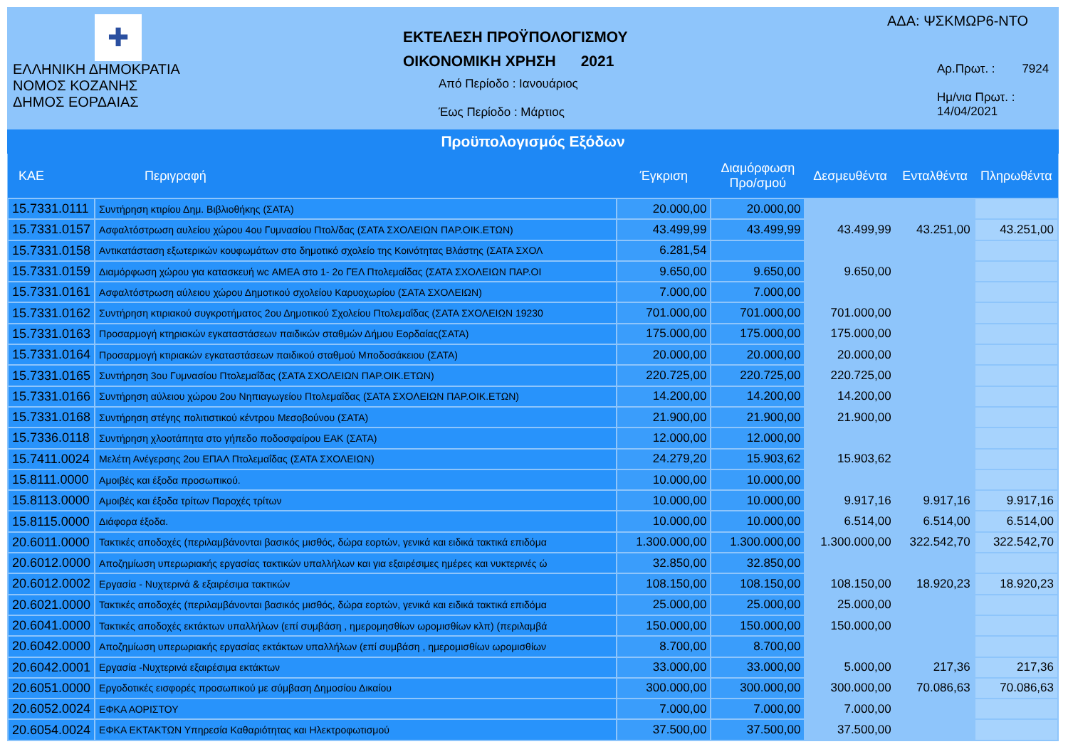✚
ΕΛΛΗΝΙΚΗ ΔΗΜΟΚΡΑΤΙΑ
ΝΟΜΟΣ ΚΟΖΑΝΗΣ
ΔΗΜΟΣ ΕΟΡΔΑΙΑΣ
ΕΚΤΕΛΕΣΗ ΠΡΟΫΠΟΛΟΓΙΣΜΟΥ
ΟΙΚΟΝΟΜΙΚΗ ΧΡΗΣΗ 2021
Από Περίοδο : Ιανουάριος
Έως Περίοδο : Μάρτιος
ΑΔΑ: ΨΣΚΜΩΡ6-ΝΤΟ
Αρ.Πρωτ. : 7924
Ημ/νια Πρωτ. : 14/04/2021
Προϋπολογισμός Εξόδων
| ΚΑΕ | Περιγραφή | Έγκριση | Διαμόρφωση Προ/σμού | Δεσμευθέντα | Ενταλθέντα | Πληρωθέντα |
| --- | --- | --- | --- | --- | --- | --- |
| 15.7331.0111 | Συντήρηση κτιρίου Δημ. Βιβλιοθήκης (ΣΑΤΑ) | 20.000,00 | 20.000,00 | | | |
| 15.7331.0157 | Ασφαλτόστρωση αυλείου χώρου 4ου Γυμνασίου Πτολ/δας (ΣΑΤΑ ΣΧΟΛΕΙΩΝ ΠΑΡ.ΟΙΚ.ΕΤΩΝ) | 43.499,99 | 43.499,99 | 43.499,99 | 43.251,00 | 43.251,00 |
| 15.7331.0158 | Αντικατάσταση εξωτερικών κουφωμάτων στο δημοτικό σχολείο της Κοινότητας Βλάστης (ΣΑΤΑ ΣΧΟΛ | 6.281,54 | | | | |
| 15.7331.0159 | Διαμόρφωση χώρου για κατασκευή wc ΑΜΕΑ στο 1- 2ο ΓΕΛ Πτολεμαΐδας (ΣΑΤΑ ΣΧΟΛΕΙΩΝ ΠΑΡ.ΟΙ | 9.650,00 | 9.650,00 | 9.650,00 | | |
| 15.7331.0161 | Ασφαλτόστρωση αύλειου χώρου Δημοτικού σχολείου Καρυοχωρίου (ΣΑΤΑ ΣΧΟΛΕΙΩΝ) | 7.000,00 | 7.000,00 | | | |
| 15.7331.0162 | Συντήρηση κτιριακού συγκροτήματος 2ου Δημοτικού Σχολείου Πτολεμαΐδας (ΣΑΤΑ ΣΧΟΛΕΙΩΝ 19230 | 701.000,00 | 701.000,00 | 701.000,00 | | |
| 15.7331.0163 | Προσαρμογή κτηριακών εγκαταστάσεων παιδικών σταθμών Δήμου Εορδαίας(ΣΑΤΑ) | 175.000,00 | 175.000,00 | 175.000,00 | | |
| 15.7331.0164 | Προσαρμογή κτιριακών εγκαταστάσεων παιδικού σταθμού Μποδοσάκειου (ΣΑΤΑ) | 20.000,00 | 20.000,00 | 20.000,00 | | |
| 15.7331.0165 | Συντήρηση 3ου Γυμνασίου Πτολεμαΐδας (ΣΑΤΑ ΣΧΟΛΕΙΩΝ ΠΑΡ.ΟΙΚ.ΕΤΩΝ) | 220.725,00 | 220.725,00 | 220.725,00 | | |
| 15.7331.0166 | Συντήρηση αύλειου χώρου 2ου Νηπιαγωγείου Πτολεμαΐδας (ΣΑΤΑ ΣΧΟΛΕΙΩΝ ΠΑΡ.ΟΙΚ.ΕΤΩΝ) | 14.200,00 | 14.200,00 | 14.200,00 | | |
| 15.7331.0168 | Συντήρηση στέγης πολιτιστικού κέντρου Μεσοβούνου (ΣΑΤΑ) | 21.900,00 | 21.900,00 | 21.900,00 | | |
| 15.7336.0118 | Συντήρηση χλοοτάπητα στο γήπεδο ποδοσφαίρου ΕΑΚ (ΣΑΤΑ) | 12.000,00 | 12.000,00 | | | |
| 15.7411.0024 | Μελέτη Ανέγερσης 2ου ΕΠΑΛ Πτολεμαΐδας (ΣΑΤΑ ΣΧΟΛΕΙΩΝ) | 24.279,20 | 15.903,62 | 15.903,62 | | |
| 15.8111.0000 | Αμοιβές και έξοδα προσωπικού. | 10.000,00 | 10.000,00 | | | |
| 15.8113.0000 | Αμοιβές και έξοδα τρίτων Παροχές τρίτων | 10.000,00 | 10.000,00 | 9.917,16 | 9.917,16 | 9.917,16 |
| 15.8115.0000 | Διάφορα έξοδα. | 10.000,00 | 10.000,00 | 6.514,00 | 6.514,00 | 6.514,00 |
| 20.6011.0000 | Τακτικές αποδοχές (περιλαμβάνονται βασικός μισθός, δώρα εορτών, γενικά και ειδικά τακτικά επιδόμα | 1.300.000,00 | 1.300.000,00 | 1.300.000,00 | 322.542,70 | 322.542,70 |
| 20.6012.0000 | Αποζημίωση υπερωριακής εργασίας τακτικών υπαλλήλων και για εξαιρέσιμες ημέρες και νυκτερινές ώ | 32.850,00 | 32.850,00 | | | |
| 20.6012.0002 | Εργασία - Νυχτερινά & εξαιρέσιμα τακτικών | 108.150,00 | 108.150,00 | 108.150,00 | 18.920,23 | 18.920,23 |
| 20.6021.0000 | Τακτικές αποδοχές (περιλαμβάνονται βασικός μισθός, δώρα εορτών, γενικά και ειδικά τακτικά επιδόμα | 25.000,00 | 25.000,00 | 25.000,00 | | |
| 20.6041.0000 | Τακτικές αποδοχές εκτάκτων υπαλλήλων (επί συμβάση , ημερομησθίων ωρομισθίων κλπ) (περιλαμβά | 150.000,00 | 150.000,00 | 150.000,00 | | |
| 20.6042.0000 | Αποζημίωση υπερωριακής εργασίας εκτάκτων υπαλλήλων (επί συμβάση , ημερομισθίων ωρομισθίων | 8.700,00 | 8.700,00 | | | |
| 20.6042.0001 | Εργασία -Νυχτερινά εξαιρέσιμα εκτάκτων | 33.000,00 | 33.000,00 | 5.000,00 | 217,36 | 217,36 |
| 20.6051.0000 | Εργοδοτικές εισφορές προσωπικού με σύμβαση Δημοσίου Δικαίου | 300.000,00 | 300.000,00 | 300.000,00 | 70.086,63 | 70.086,63 |
| 20.6052.0024 | ΕΦΚΑ ΑΟΡΙΣΤΟΥ | 7.000,00 | 7.000,00 | 7.000,00 | | |
| 20.6054.0024 | ΕΦΚΑ ΕΚΤΑΚΤΩΝ Υπηρεσία Καθαριότητας και Ηλεκτροφωτισμού | 37.500,00 | 37.500,00 | 37.500,00 | | |